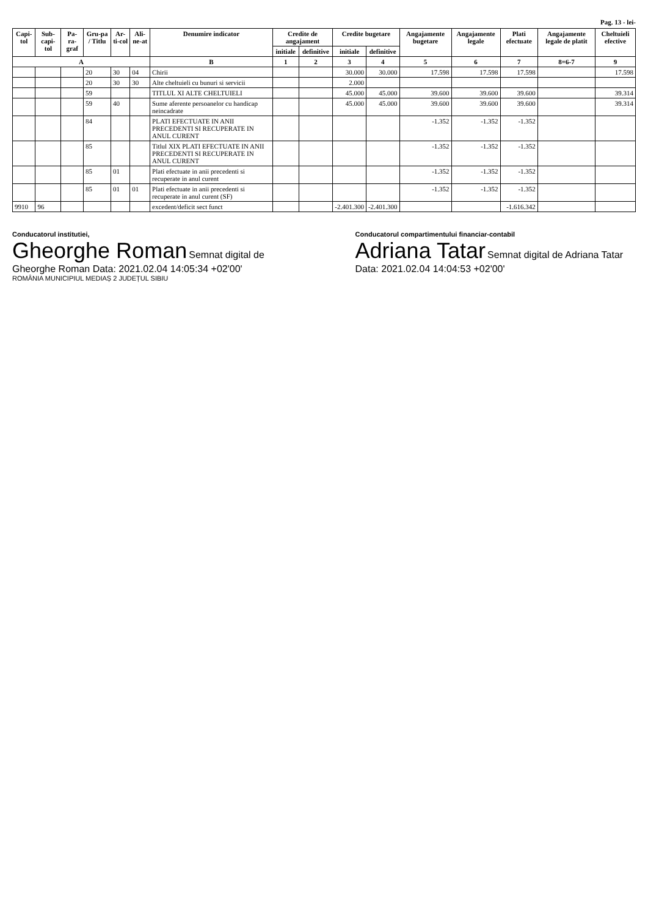Pag. 13 - lei-
| Capi-tol | Sub-capi-tol | Pa-ra-graf | Gru-pa / Titlu | Ar-ti-col | Ali-ne-at | Denumire indicator | Credite de angajament | | Credite bugetare | | Angajamente bugetare | Angajamente legale | Plati efectuate | Angajamente legale de platit | Cheltuieli efective |
| --- | --- | --- | --- | --- | --- | --- | --- | --- | --- | --- | --- | --- | --- | --- | --- |
| | | | | | | | initiale | definitive | initiale | definitive | | | | | |
| A | | | | | | B | 1 | 2 | 3 | 4 | 5 | 6 | 7 | 8=6-7 | 9 |
| | | | 20 | 30 | 04 | Chirii | | | 30.000 | 30.000 | 17.598 | 17.598 | 17.598 | | 17.598 |
| | | | 20 | 30 | 30 | Alte cheltuieli cu bunuri si servicii | | | 2.000 | | | | | | |
| | | | 59 | | | TITLUL XI ALTE CHELTUIELI | | | 45.000 | 45.000 | 39.600 | 39.600 | 39.600 | | 39.314 |
| | | | 59 | 40 | | Sume aferente persoanelor cu handicap neincadrate | | | 45.000 | 45.000 | 39.600 | 39.600 | 39.600 | | 39.314 |
| | | | 84 | | | PLATI EFECTUATE IN ANII PRECEDENTI SI RECUPERATE IN ANUL CURENT | | | | | -1.352 | -1.352 | -1.352 | | |
| | | | 85 | | | Titlul XIX PLATI EFECTUATE IN ANII PRECEDENTI SI RECUPERATE IN ANUL CURENT | | | | | -1.352 | -1.352 | -1.352 | | |
| | | | 85 | 01 | | Plati efectuate in anii precedenti si recuperate in anul curent | | | | | -1.352 | -1.352 | -1.352 | | |
| | | | 85 | 01 | 01 | Plati efectuate in anii precedenti si recuperate in anul curent (SF) | | | | | -1.352 | -1.352 | -1.352 | | |
| 9910 | 96 | | | | | excedent/deficit sect funct | | | -2.401.300 | -2.401.300 | | | -1.616.342 | | |
Conducatorul institutiei,
Gheorghe Roman Semnat digital de Gheorghe Roman Data: 2021.02.04 14:05:34 +02'00'
ROMÂNIA MUNICIPIUL MEDIAȘ 2 JUDEȚUL SIBIU
Conducatorul compartimentului financiar-contabil
Adriana Tatar Semnat digital de Adriana Tatar Data: 2021.02.04 14:04:53 +02'00'